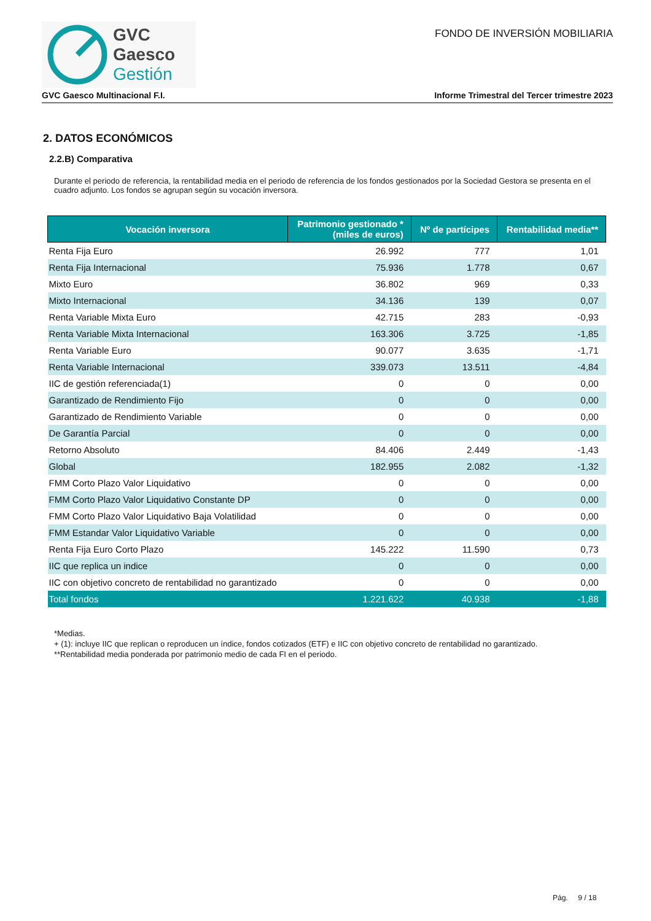GVC
Gaesco
Gestión
FONDO DE INVERSIÓN MOBILIARIA
GVC Gaesco Multinacional F.I. Informe Trimestral del Tercer trimestre 2023
2. DATOS ECONÓMICOS
2.2.B) Comparativa
Durante el periodo de referencia, la rentabilidad media en el periodo de referencia de los fondos gestionados por la Sociedad Gestora se presenta en el cuadro adjunto. Los fondos se agrupan según su vocación inversora.
| Vocación inversora | Patrimonio gestionado * (miles de euros) | Nº de partícipes | Rentabilidad media** |
| --- | --- | --- | --- |
| Renta Fija Euro | 26.992 | 777 | 1,01 |
| Renta Fija Internacional | 75.936 | 1.778 | 0,67 |
| Mixto Euro | 36.802 | 969 | 0,33 |
| Mixto Internacional | 34.136 | 139 | 0,07 |
| Renta Variable Mixta Euro | 42.715 | 283 | -0,93 |
| Renta Variable Mixta Internacional | 163.306 | 3.725 | -1,85 |
| Renta Variable Euro | 90.077 | 3.635 | -1,71 |
| Renta Variable Internacional | 339.073 | 13.511 | -4,84 |
| IIC de gestión referenciada(1) | 0 | 0 | 0,00 |
| Garantizado de Rendimiento Fijo | 0 | 0 | 0,00 |
| Garantizado de Rendimiento Variable | 0 | 0 | 0,00 |
| De Garantía Parcial | 0 | 0 | 0,00 |
| Retorno Absoluto | 84.406 | 2.449 | -1,43 |
| Global | 182.955 | 2.082 | -1,32 |
| FMM Corto Plazo Valor Liquidativo | 0 | 0 | 0,00 |
| FMM Corto Plazo Valor Liquidativo Constante DP | 0 | 0 | 0,00 |
| FMM Corto Plazo Valor Liquidativo Baja Volatilidad | 0 | 0 | 0,00 |
| FMM Estandar Valor Liquidativo Variable | 0 | 0 | 0,00 |
| Renta Fija Euro Corto Plazo | 145.222 | 11.590 | 0,73 |
| IIC que replica un indice | 0 | 0 | 0,00 |
| IIC con objetivo concreto de rentabilidad no garantizado | 0 | 0 | 0,00 |
| Total fondos | 1.221.622 | 40.938 | -1,88 |
*Medias.
+ (1): incluye IIC que replican o reproducen un índice, fondos cotizados (ETF) e IIC con objetivo concreto de rentabilidad no garantizado.
**Rentabilidad media ponderada por patrimonio medio de cada FI en el periodo.
Pág. 9 / 18